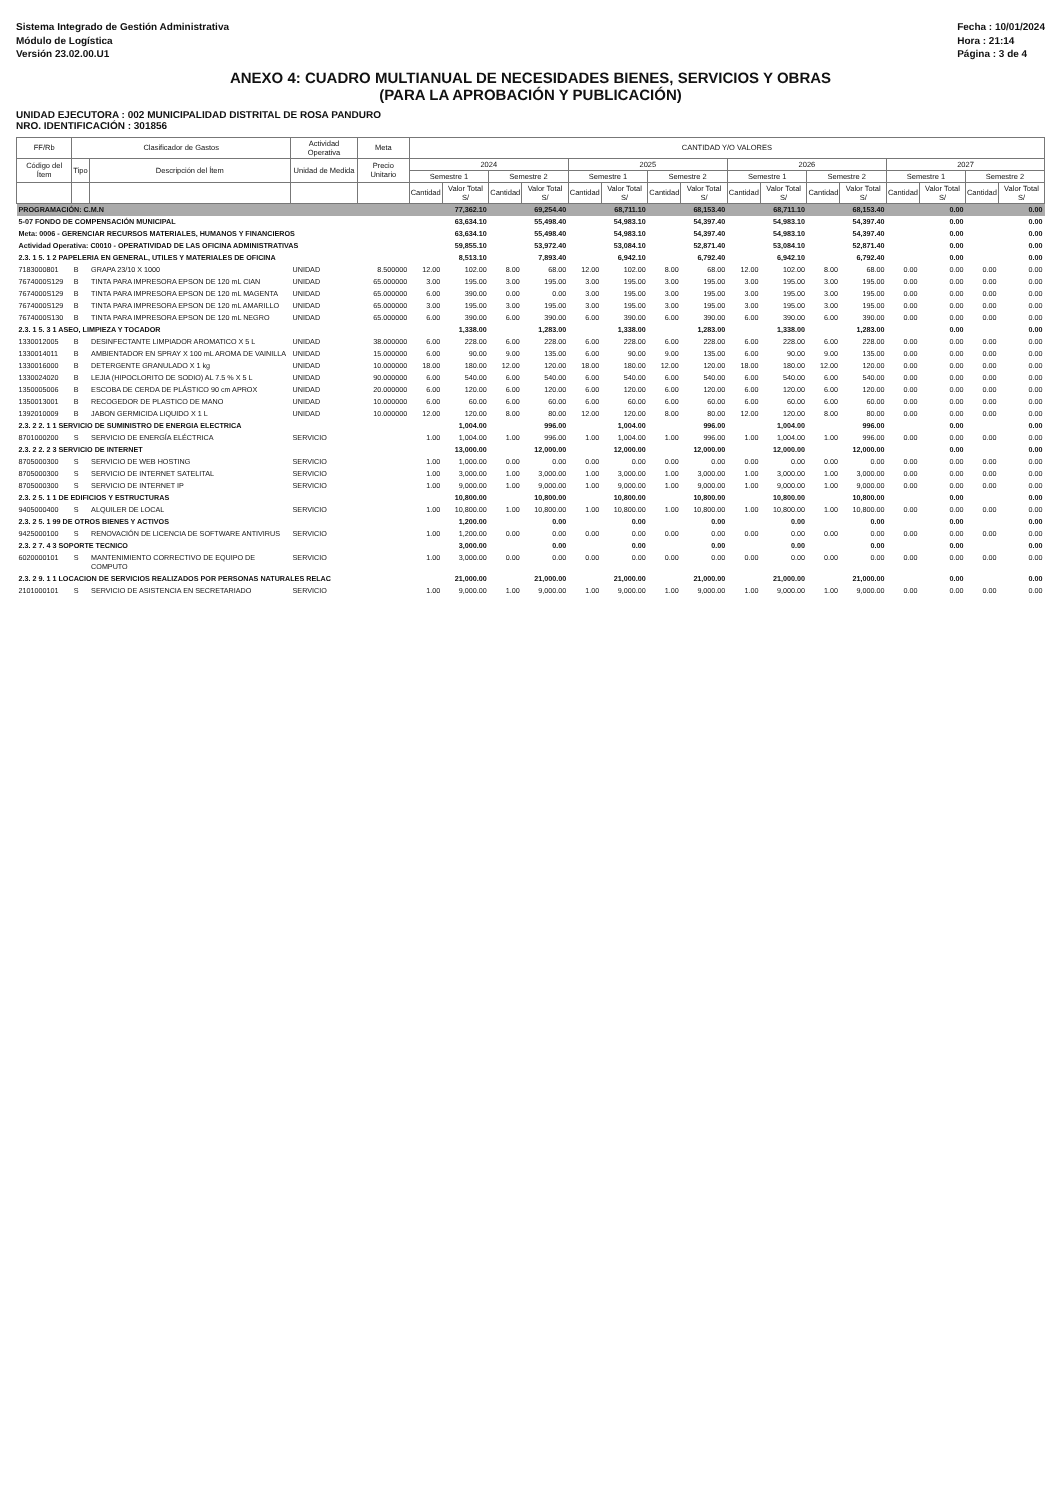Sistema Integrado de Gestión Administrativa
Módulo de Logística
Versión 23.02.00.U1
Fecha : 10/01/2024
Hora : 21:14
Página : 3 de 4
ANEXO 4: CUADRO MULTIANUAL DE NECESIDADES BIENES, SERVICIOS Y OBRAS
(PARA LA APROBACIÓN Y PUBLICACIÓN)
UNIDAD EJECUTORA : 002 MUNICIPALIDAD DISTRITAL DE ROSA PANDURO
NRO. IDENTIFICACIÓN : 301856
| FF/Rb | Clasificador de Gastos | | Actividad Operativa | Meta | CANTIDAD Y/O VALORES | | | | | | | | | | | | | | | |
| --- | --- | --- | --- | --- | --- | --- | --- | --- | --- | --- | --- | --- | --- | --- | --- | --- | --- | --- | --- | --- |
| Código del Ítem | Tipo | Descripción del Ítem | Unidad de Medida | Precio Unitario | 2024 | | | | 2025 | | | | 2026 | | | | 2027 | | | |
| | | | | | Semestre 1 | | Semestre 2 | | Semestre 1 | | Semestre 2 | | Semestre 1 | | Semestre 2 | | Semestre 1 | | Semestre 2 | |
| | | | | | Cantidad | Valor Total S/ | Cantidad | Valor Total S/ | Cantidad | Valor Total S/ | Cantidad | Valor Total S/ | Cantidad | Valor Total S/ | Cantidad | Valor Total S/ | Cantidad | Valor Total S/ | Cantidad | Valor Total S/ |
| PROGRAMACIÓN: C.M.N | | | | | | 77,362.10 | | 69,254.40 | | 68,711.10 | | 68,153.40 | | 68,711.10 | | 68,153.40 | | 0.00 | | 0.00 |
| 5-07 FONDO DE COMPENSACIÓN MUNICIPAL | | | | | | 63,634.10 | | 55,498.40 | | 54,983.10 | | 54,397.40 | | 54,983.10 | | 54,397.40 | | 0.00 | | 0.00 |
| Meta: 0006 - GERENCIAR RECURSOS MATERIALES, HUMANOS Y FINANCIEROS | | | | | | 63,634.10 | | 55,498.40 | | 54,983.10 | | 54,397.40 | | 54,983.10 | | 54,397.40 | | 0.00 | | 0.00 |
| Actividad Operativa: C0010 - OPERATIVIDAD DE LAS OFICINA ADMINISTRATIVAS | | | | | | 59,855.10 | | 53,972.40 | | 53,084.10 | | 52,871.40 | | 53,084.10 | | 52,871.40 | | 0.00 | | 0.00 |
| 2.3. 1 5. 1 2 PAPELERIA EN GENERAL, UTILES Y MATERIALES DE OFICINA | | | | | | 8,513.10 | | 7,893.40 | | 6,942.10 | | 6,792.40 | | 6,942.10 | | 6,792.40 | | 0.00 | | 0.00 |
| 7183000801 | B | GRAPA 23/10 X 1000 | UNIDAD | 8.500000 | 12.00 | 102.00 | 8.00 | 68.00 | 12.00 | 102.00 | 8.00 | 68.00 | 12.00 | 102.00 | 8.00 | 68.00 | 0.00 | 0.00 | 0.00 | 0.00 |
| 7674000S129 | B | TINTA PARA IMPRESORA EPSON DE 120 mL CIAN | UNIDAD | 65.000000 | 3.00 | 195.00 | 3.00 | 195.00 | 3.00 | 195.00 | 3.00 | 195.00 | 3.00 | 195.00 | 3.00 | 195.00 | 0.00 | 0.00 | 0.00 | 0.00 |
| 7674000S129 | B | TINTA PARA IMPRESORA EPSON DE 120 mL MAGENTA | UNIDAD | 65.000000 | 6.00 | 390.00 | 0.00 | 0.00 | 3.00 | 195.00 | 3.00 | 195.00 | 3.00 | 195.00 | 3.00 | 195.00 | 0.00 | 0.00 | 0.00 | 0.00 |
| 7674000S129 | B | TINTA PARA IMPRESORA EPSON DE 120 mL AMARILLO | UNIDAD | 65.000000 | 3.00 | 195.00 | 3.00 | 195.00 | 3.00 | 195.00 | 3.00 | 195.00 | 3.00 | 195.00 | 3.00 | 195.00 | 0.00 | 0.00 | 0.00 | 0.00 |
| 7674000S130 | B | TINTA PARA IMPRESORA EPSON DE 120 mL NEGRO | UNIDAD | 65.000000 | 6.00 | 390.00 | 6.00 | 390.00 | 6.00 | 390.00 | 6.00 | 390.00 | 6.00 | 390.00 | 6.00 | 390.00 | 0.00 | 0.00 | 0.00 | 0.00 |
| 2.3. 1 5. 3 1 ASEO, LIMPIEZA Y TOCADOR | | | | | | 1,338.00 | | 1,283.00 | | 1,338.00 | | 1,283.00 | | 1,338.00 | | 1,283.00 | | 0.00 | | 0.00 |
| 1330012005 | B | DESINFECTANTE LIMPIADOR AROMATICO X 5 L | UNIDAD | 38.000000 | 6.00 | 228.00 | 6.00 | 228.00 | 6.00 | 228.00 | 6.00 | 228.00 | 6.00 | 228.00 | 6.00 | 228.00 | 0.00 | 0.00 | 0.00 | 0.00 |
| 1330014011 | B | AMBIENTADOR EN SPRAY X 100 mL AROMA DE VAINILLA | UNIDAD | 15.000000 | 6.00 | 90.00 | 9.00 | 135.00 | 6.00 | 90.00 | 9.00 | 135.00 | 6.00 | 90.00 | 9.00 | 135.00 | 0.00 | 0.00 | 0.00 | 0.00 |
| 1330016000 | B | DETERGENTE GRANULADO X 1 kg | UNIDAD | 10.000000 | 18.00 | 180.00 | 12.00 | 120.00 | 18.00 | 180.00 | 12.00 | 120.00 | 18.00 | 180.00 | 12.00 | 120.00 | 0.00 | 0.00 | 0.00 | 0.00 |
| 1330024020 | B | LEJIA (HIPOCLORITO DE SODIO) AL 7.5 % X 5 L | UNIDAD | 90.000000 | 6.00 | 540.00 | 6.00 | 540.00 | 6.00 | 540.00 | 6.00 | 540.00 | 6.00 | 540.00 | 6.00 | 540.00 | 0.00 | 0.00 | 0.00 | 0.00 |
| 1350005006 | B | ESCOBA DE CERDA DE PLÁSTICO 90 cm APROX | UNIDAD | 20.000000 | 6.00 | 120.00 | 6.00 | 120.00 | 6.00 | 120.00 | 6.00 | 120.00 | 6.00 | 120.00 | 6.00 | 120.00 | 0.00 | 0.00 | 0.00 | 0.00 |
| 1350013001 | B | RECOGEDOR DE PLASTICO DE MANO | UNIDAD | 10.000000 | 6.00 | 60.00 | 6.00 | 60.00 | 6.00 | 60.00 | 6.00 | 60.00 | 6.00 | 60.00 | 6.00 | 60.00 | 0.00 | 0.00 | 0.00 | 0.00 |
| 1392010009 | B | JABON GERMICIDA LIQUIDO X 1 L | UNIDAD | 10.000000 | 12.00 | 120.00 | 8.00 | 80.00 | 12.00 | 120.00 | 8.00 | 80.00 | 12.00 | 120.00 | 8.00 | 80.00 | 0.00 | 0.00 | 0.00 | 0.00 |
| 2.3. 2 2. 1 1 SERVICIO DE SUMINISTRO DE ENERGIA ELECTRICA | | | | | | 1,004.00 | | 996.00 | | 1,004.00 | | 996.00 | | 1,004.00 | | 996.00 | | 0.00 | | 0.00 |
| 8701000200 | S | SERVICIO DE ENERGÍA ELÉCTRICA | SERVICIO | | 1.00 | 1,004.00 | 1.00 | 996.00 | 1.00 | 1,004.00 | 1.00 | 996.00 | 1.00 | 1,004.00 | 1.00 | 996.00 | 0.00 | 0.00 | 0.00 | 0.00 |
| 2.3. 2 2. 2 3 SERVICIO DE INTERNET | | | | | | 13,000.00 | | 12,000.00 | | 12,000.00 | | 12,000.00 | | 12,000.00 | | 12,000.00 | | 0.00 | | 0.00 |
| 8705000300 | S | SERVICIO DE WEB HOSTING | SERVICIO | | 1.00 | 1,000.00 | 0.00 | 0.00 | 0.00 | 0.00 | 0.00 | 0.00 | 0.00 | 0.00 | 0.00 | 0.00 | 0.00 | 0.00 | 0.00 | 0.00 |
| 8705000300 | S | SERVICIO DE INTERNET SATELITAL | SERVICIO | | 1.00 | 3,000.00 | 1.00 | 3,000.00 | 1.00 | 3,000.00 | 1.00 | 3,000.00 | 1.00 | 3,000.00 | 1.00 | 3,000.00 | 0.00 | 0.00 | 0.00 | 0.00 |
| 8705000300 | S | SERVICIO DE INTERNET IP | SERVICIO | | 1.00 | 9,000.00 | 1.00 | 9,000.00 | 1.00 | 9,000.00 | 1.00 | 9,000.00 | 1.00 | 9,000.00 | 1.00 | 9,000.00 | 0.00 | 0.00 | 0.00 | 0.00 |
| 2.3. 2 5. 1 1 DE EDIFICIOS Y ESTRUCTURAS | | | | | | 10,800.00 | | 10,800.00 | | 10,800.00 | | 10,800.00 | | 10,800.00 | | 10,800.00 | | 0.00 | | 0.00 |
| 9405000400 | S | ALQUILER DE LOCAL | SERVICIO | | 1.00 | 10,800.00 | 1.00 | 10,800.00 | 1.00 | 10,800.00 | 1.00 | 10,800.00 | 1.00 | 10,800.00 | 1.00 | 10,800.00 | 0.00 | 0.00 | 0.00 | 0.00 |
| 2.3. 2 5. 1 99 DE OTROS BIENES Y ACTIVOS | | | | | | 1,200.00 | | 0.00 | | 0.00 | | 0.00 | | 0.00 | | 0.00 | | 0.00 | | 0.00 |
| 9425000100 | S | RENOVACIÓN DE LICENCIA DE SOFTWARE ANTIVIRUS | SERVICIO | | 1.00 | 1,200.00 | 0.00 | 0.00 | 0.00 | 0.00 | 0.00 | 0.00 | 0.00 | 0.00 | 0.00 | 0.00 | 0.00 | 0.00 | 0.00 | 0.00 |
| 2.3. 2 7. 4 3 SOPORTE TECNICO | | | | | | 3,000.00 | | 0.00 | | 0.00 | | 0.00 | | 0.00 | | 0.00 | | 0.00 | | 0.00 |
| 6020000101 | S | MANTENIMIENTO CORRECTIVO DE EQUIPO DE COMPUTO | SERVICIO | | 1.00 | 3,000.00 | 0.00 | 0.00 | 0.00 | 0.00 | 0.00 | 0.00 | 0.00 | 0.00 | 0.00 | 0.00 | 0.00 | 0.00 | 0.00 | 0.00 |
| 2.3. 2 9. 1 1 LOCACION DE SERVICIOS REALIZADOS POR PERSONAS NATURALES RELAC | | | | | | 21,000.00 | | 21,000.00 | | 21,000.00 | | 21,000.00 | | 21,000.00 | | 21,000.00 | | 0.00 | | 0.00 |
| 2101000101 | S | SERVICIO DE ASISTENCIA EN SECRETARIADO | SERVICIO | | 1.00 | 9,000.00 | 1.00 | 9,000.00 | 1.00 | 9,000.00 | 1.00 | 9,000.00 | 1.00 | 9,000.00 | 1.00 | 9,000.00 | 0.00 | 0.00 | 0.00 | 0.00 |